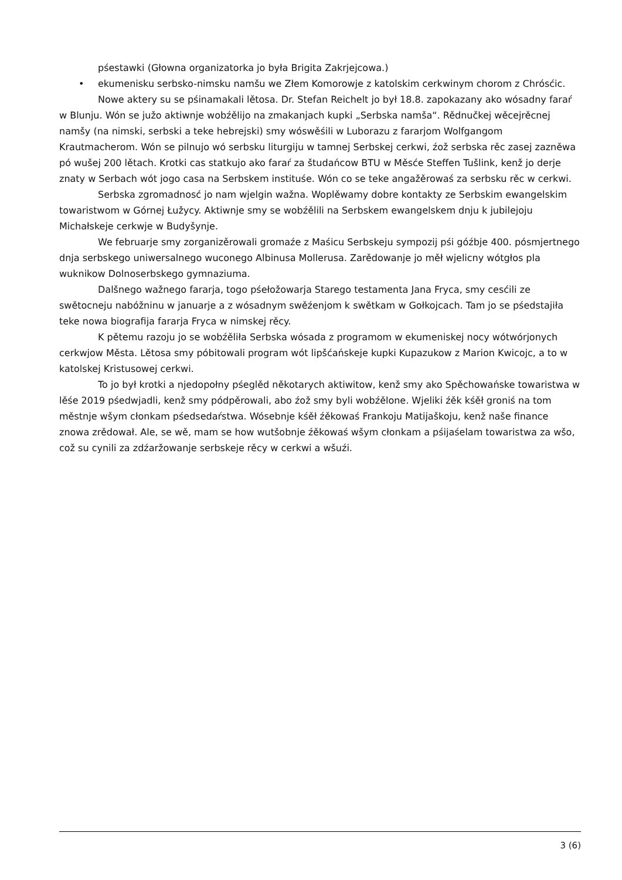pśestawki (Głowna organizatorka jo była Brigita Zakrjejcowa.)
• ekumenisku serbsko-nimsku namšu we Złem Komorowje z katolskim cerkwinym chorom z Chrósćic.
Nowe aktery su se pśinamakali lětosa. Dr. Stefan Reichelt jo był 18.8. zapokazany ako wósadny faraŕ w Blunju. Wón se južo aktiwnje wobźělijo na zmakanjach kupki „Serbska namša“. Rědnučkej wěcejrěcnej namšy (na nimski, serbski a teke hebrejski) smy wóswěśili w Luborazu z fararjom Wolfgangom Krautmacherom. Wón se pilnujo wó serbsku liturgiju w tamnej Serbskej cerkwi, źož serbska rěc zasej zazněwa pó wušej 200 lětach. Krotki cas statkujo ako faraŕ za študańcow BTU w Měsće Steffen Tušlink, kenž jo derje znaty w Serbach wót jogo casa na Serbskem instituśe. Wón co se teke angažěrowaś za serbsku rěc w cerkwi.
Serbska zgromadnosć jo nam wjelgin wažna. Woplěwamy dobre kontakty ze Serbskim ewangelskim towaristwom w Górnej Łužycy. Aktiwnje smy se wobźělili na Serbskem ewangelskem dnju k jubilejoju Michałskeje cerkwje w Budyšynje.
We februarje smy zorganizěrowali gromaźe z Maśicu Serbskeju sympozij pśi góźbje 400. pósmjertnego dnja serbskego uniwersalnego wuconego Albinusa Mollerusa. Zarědowanje jo měł wjelicny wótgłos pla wuknikow Dolnoserbskego gymnaziuma.
Dalšnego wažnego fararja, togo pśełožowarja Starego testamenta Jana Fryca, smy cesćili ze swětocneju nabóžninu w januarje a z wósadnym swěźenjom k swětkam w Gołkojcach. Tam jo se pśedstajiła teke nowa biografija fararja Fryca w nimskej rěcy.
K pětemu razoju jo se wobźěliła Serbska wósada z programom w ekumeniskej nocy wótwórjonych cerkwjow Města. Lětosa smy póbitowali program wót lipšćańskeje kupki Kupazukow z Marion Kwicojc, a to w katolskej Kristusowej cerkwi.
To jo był krotki a njedopołny pśeglěd někotarych aktiwitow, kenž smy ako Spěchowańske towaristwa w lěśe 2019 pśedwjadli, kenž smy pódpěrowali, abo źož smy byli wobźělone. Wjeliki źěk kśěł groniś na tom městnje wšym cłonkam pśedsedaŕstwa. Wósebnje kśěł źěkowaś Frankoju Matijaškoju, kenž naše finance znowa zrědował. Ale, se wě, mam se how wutšobnje źěkowaś wšym cłonkam a pśijaśelam towaristwa za wšo, což su cynili za zdźaržowanje serbskeje rěcy w cerkwi a wšuźi.
3 (6)